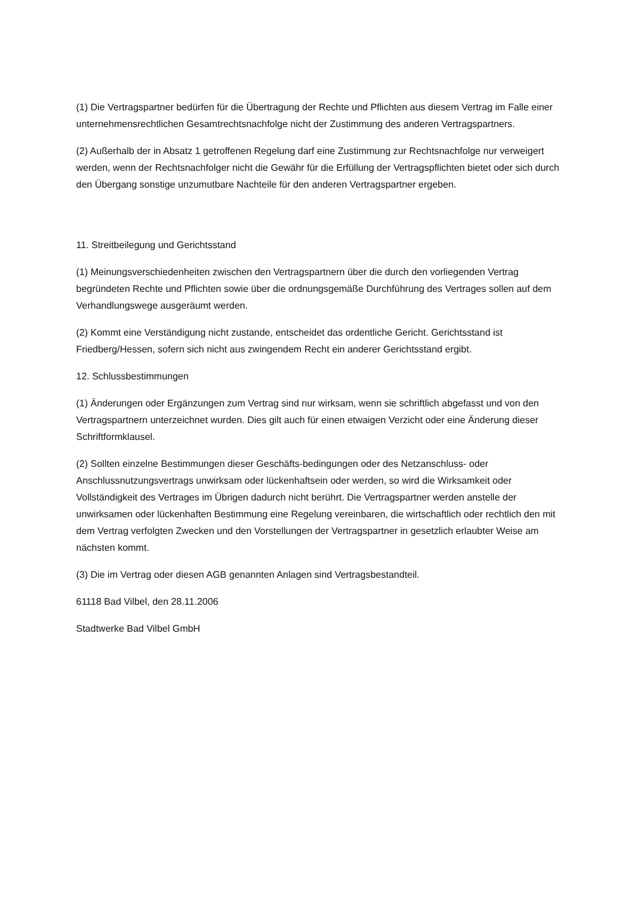(1) Die Vertragspartner bedürfen für die Übertragung der Rechte und Pflichten aus diesem Vertrag im Falle einer unternehmensrechtlichen Gesamtrechtsnachfolge nicht der Zustimmung des anderen Vertragspartners.
(2) Außerhalb der in Absatz 1 getroffenen Regelung darf eine Zustimmung zur Rechtsnachfolge nur verweigert werden, wenn der Rechtsnachfolger nicht die Gewähr für die Erfüllung der Vertragspflichten bietet oder sich durch den Übergang sonstige unzumutbare Nachteile für den anderen Vertragspartner ergeben.
11. Streitbeilegung und Gerichtsstand
(1) Meinungsverschiedenheiten zwischen den Vertragspartnern über die durch den vorliegenden Vertrag begründeten Rechte und Pflichten sowie über die ordnungsgemäße Durchführung des Vertrages sollen auf dem Verhandlungswege ausgeräumt werden.
(2) Kommt eine Verständigung nicht zustande, entscheidet das ordentliche Gericht. Gerichtsstand ist Friedberg/Hessen, sofern sich nicht aus zwingendem Recht ein anderer Gerichtsstand ergibt.
12. Schlussbestimmungen
(1) Änderungen oder Ergänzungen zum Vertrag sind nur wirksam, wenn sie schriftlich abgefasst und von den Vertragspartnern unterzeichnet wurden. Dies gilt auch für einen etwaigen Verzicht oder eine Änderung dieser Schriftformklausel.
(2) Sollten einzelne Bestimmungen dieser Geschäfts-bedingungen oder des Netzanschluss- oder Anschlussnutzungsvertrags unwirksam oder lückenhaftsein oder werden, so wird die Wirksamkeit oder Vollständigkeit des Vertrages im Übrigen dadurch nicht berührt. Die Vertragspartner werden anstelle der unwirksamen oder lückenhaften Bestimmung eine Regelung vereinbaren, die wirtschaftlich oder rechtlich den mit dem Vertrag verfolgten Zwecken und den Vorstellungen der Vertragspartner in gesetzlich erlaubter Weise am nächsten kommt.
(3) Die im Vertrag oder diesen AGB genannten Anlagen sind Vertragsbestandteil.
61118 Bad Vilbel, den 28.11.2006
Stadtwerke Bad Vilbel GmbH